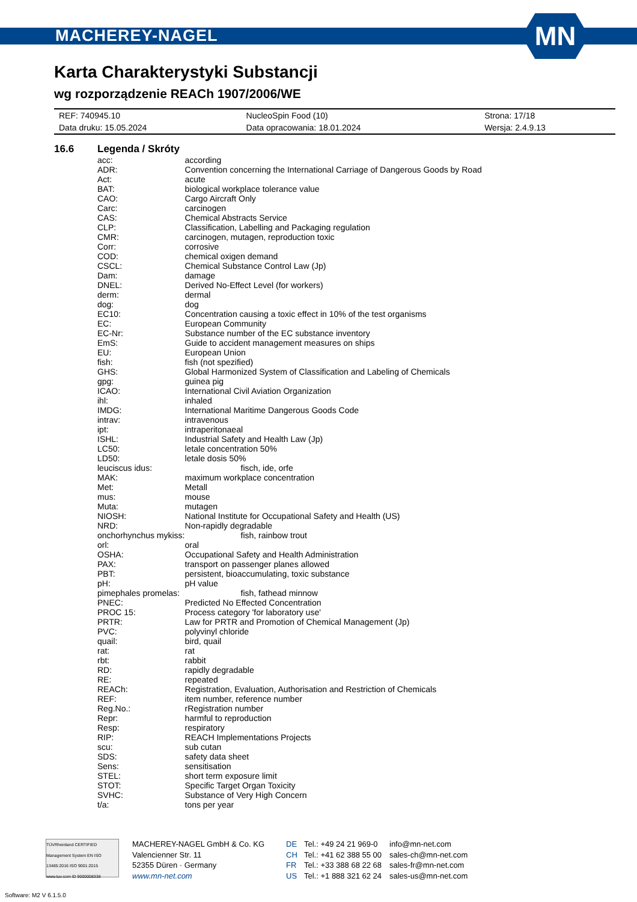MACHEREY-NAGEL
MN
Karta Charakterystyki Substancji
wg rozporządzenie REACh 1907/2006/WE
| REF: 740945.10 | NucleoSpin Food (10) | Strona: 17/18 |
| Data druku: 15.05.2024 | Data opracowania: 18.01.2024 | Wersja: 2.4.9.13 |
16.6 Legenda / Skróty
| acc: | according |
| ADR: | Convention concerning the International Carriage of Dangerous Goods by Road |
| Act: | acute |
| BAT: | biological workplace tolerance value |
| CAO: | Cargo Aircraft Only |
| Carc: | carcinogen |
| CAS: | Chemical Abstracts Service |
| CLP: | Classification, Labelling and Packaging regulation |
| CMR: | carcinogen, mutagen, reproduction toxic |
| Corr: | corrosive |
| COD: | chemical oxigen demand |
| CSCL: | Chemical Substance Control Law (Jp) |
| Dam: | damage |
| DNEL: | Derived No-Effect Level (for workers) |
| derm: | dermal |
| dog: | dog |
| EC10: | Concentration causing a toxic effect in 10% of the test organisms |
| EC: | European Community |
| EC-Nr: | Substance number of the EC substance inventory |
| EmS: | Guide to accident management measures on ships |
| EU: | European Union |
| fish: | fish (not spezified) |
| GHS: | Global Harmonized System of Classification and Labeling of Chemicals |
| gpg: | guinea pig |
| ICAO: | International Civil Aviation Organization |
| ihl: | inhaled |
| IMDG: | International Maritime Dangerous Goods Code |
| intrav: | intravenous |
| ipt: | intraperitonaeal |
| ISHL: | Industrial Safety and Health Law (Jp) |
| LC50: | letale concentration 50% |
| LD50: | letale dosis 50% |
| leuciscus idus: | fisch, ide, orfe |
| MAK: | maximum workplace concentration |
| Met: | Metall |
| mus: | mouse |
| Muta: | mutagen |
| NIOSH: | National Institute for Occupational Safety and Health (US) |
| NRD: | Non-rapidly degradable |
| onchorhynchus mykiss: | fish, rainbow trout |
| orl: | oral |
| OSHA: | Occupational Safety and Health Administration |
| PAX: | transport on passenger planes allowed |
| PBT: | persistent, bioaccumulating, toxic substance |
| pH: | pH value |
| pimephales promelas: | fish, fathead minnow |
| PNEC: | Predicted No Effected Concentration |
| PROC 15: | Process category 'for laboratory use' |
| PRTR: | Law for PRTR and Promotion of Chemical Management (Jp) |
| PVC: | polyvinyl chloride |
| quail: | bird, quail |
| rat: | rat |
| rbt: | rabbit |
| RD: | rapidly degradable |
| RE: | repeated |
| REACh: | Registration, Evaluation, Authorisation and Restriction of Chemicals |
| REF: | item number, reference number |
| Reg.No.: | rRegistration number |
| Repr: | harmful to reproduction |
| Resp: | respiratory |
| RIP: | REACH Implementations Projects |
| scu: | sub cutan |
| SDS: | safety data sheet |
| Sens: | sensitisation |
| STEL: | short term exposure limit |
| STOT: | Specific Target Organ Toxicity |
| SVHC: | Substance of Very High Concern |
| t/a: | tons per year |
TÜVRheinland CERTIFIED Management System EN ISO 13485:2016 ISO 9001:2015 www.tuv.com ID 9000008338
MACHEREY-NAGEL GmbH & Co. KG
Valencienner Str. 11
52355 Düren · Germany
www.mn-net.com
DE
CH
FR
US
Tel.: +49 24 21 969-0
Tel.: +41 62 388 55 00
Tel.: +33 388 68 22 68
Tel.: +1 888 321 62 24
info@mn-net.com
sales-ch@mn-net.com
sales-fr@mn-net.com
sales-us@mn-net.com
Software: M2 V 6.1.5.0